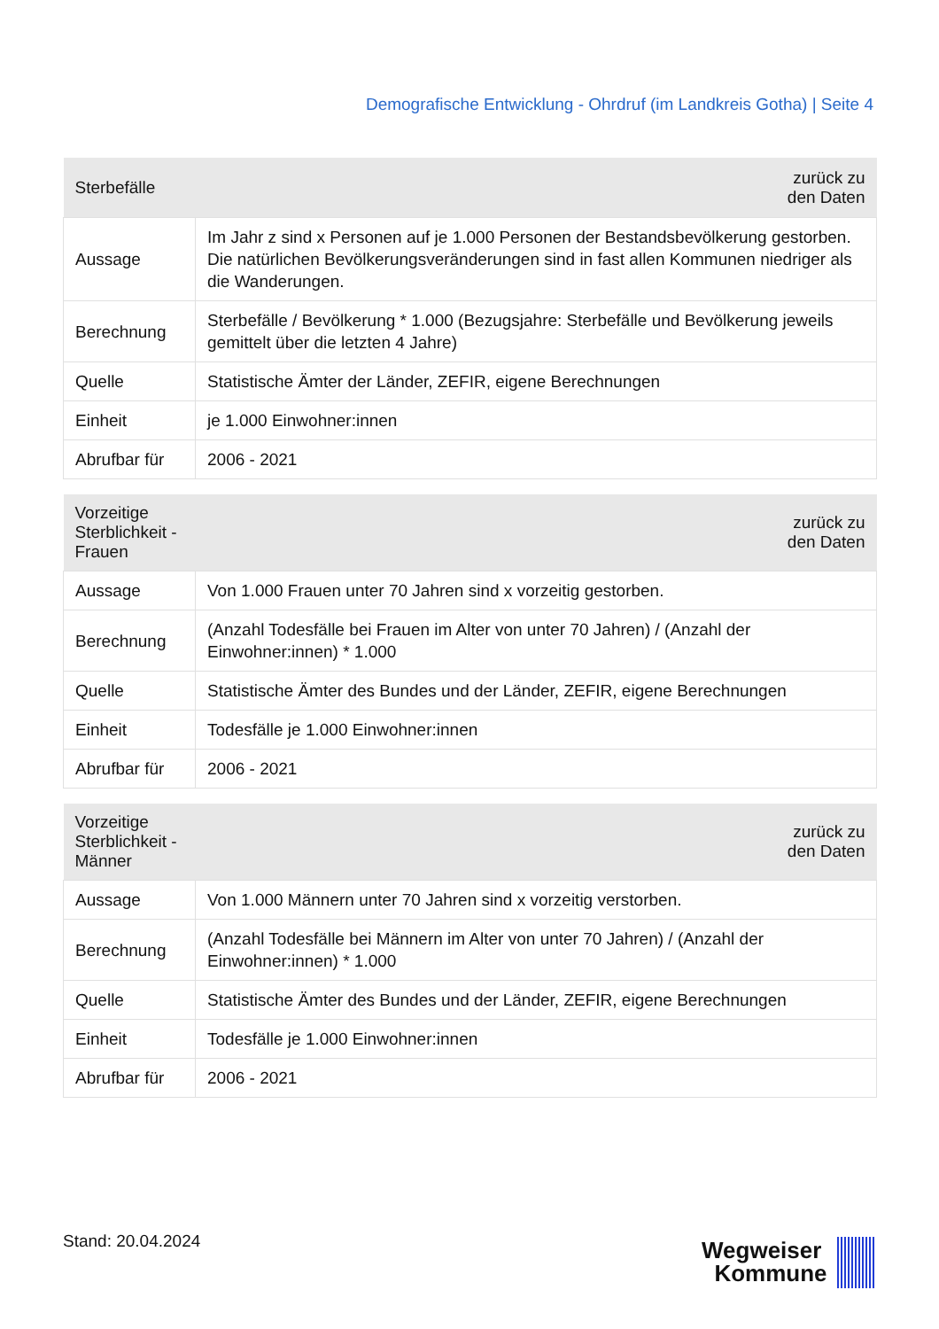Demografische Entwicklung - Ohrdruf (im Landkreis Gotha) | Seite 4
| Sterbefälle | zurück zu den Daten |
| --- | --- |
| Aussage | Im Jahr z sind x Personen auf je 1.000 Personen der Bestandsbevölkerung gestorben. Die natürlichen Bevölkerungsveränderungen sind in fast allen Kommunen niedriger als die Wanderungen. |
| Berechnung | Sterbefälle / Bevölkerung * 1.000 (Bezugsjahre: Sterbefälle und Bevölkerung jeweils gemittelt über die letzten 4 Jahre) |
| Quelle | Statistische Ämter der Länder, ZEFIR, eigene Berechnungen |
| Einheit | je 1.000 Einwohner:innen |
| Abrufbar für | 2006 - 2021 |
| Vorzeitige Sterblichkeit - Frauen | zurück zu den Daten |
| --- | --- |
| Aussage | Von 1.000 Frauen unter 70 Jahren sind x vorzeitig gestorben. |
| Berechnung | (Anzahl Todesfälle bei Frauen im Alter von unter 70 Jahren) / (Anzahl der Einwohner:innen) * 1.000 |
| Quelle | Statistische Ämter des Bundes und der Länder, ZEFIR, eigene Berechnungen |
| Einheit | Todesfälle je 1.000 Einwohner:innen |
| Abrufbar für | 2006 - 2021 |
| Vorzeitige Sterblichkeit - Männer | zurück zu den Daten |
| --- | --- |
| Aussage | Von 1.000 Männern unter 70 Jahren sind x vorzeitig verstorben. |
| Berechnung | (Anzahl Todesfälle bei Männern im Alter von unter 70 Jahren) / (Anzahl der Einwohner:innen) * 1.000 |
| Quelle | Statistische Ämter des Bundes und der Länder, ZEFIR, eigene Berechnungen |
| Einheit | Todesfälle je 1.000 Einwohner:innen |
| Abrufbar für | 2006 - 2021 |
Stand: 20.04.2024
Wegweiser
Kommune